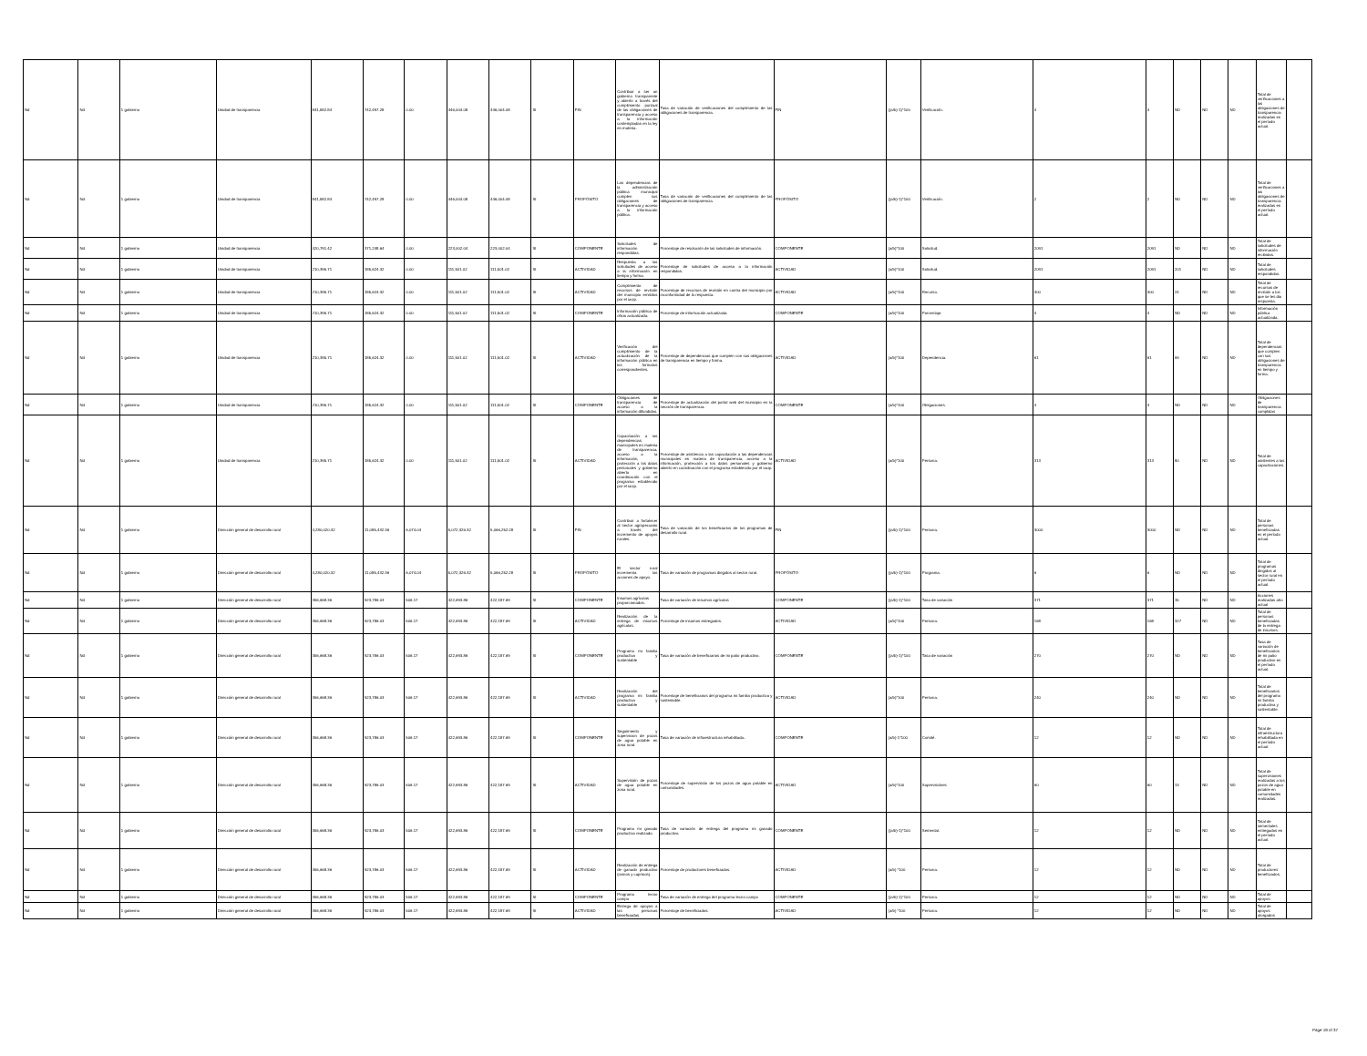| Nd | Nd | 1 gobierno | Unidad de transparencia | 841,582.84 | 742,497.28 | 0.00 | 446,004.08 | 446,004.08 | SI | FIN | Contribuir a ser un gobierno transparente y abierto a través del cumplimiento puntual de las obligaciones de transparencia y acceso a la información contempladas en la ley en materia. | Tasa de variación de verificaciones del cumplimiento de las obligaciones de transparencia. | FIN | ((a/b)-1)*100 | Verificación. | 4 | 4 | ND | ND | ND | Total de verificaciones a las obligaciones de transparencia realizadas en el período actual. | |
| Nd | Nd | 1 gobierno | Unidad de transparencia | 841,582.84 | 742,497.28 | 0.00 | 446,004.08 | 446,004.08 | SI | PROPÓSITO | Las dependencias de la administración pública municipal cumplen sus obligaciones de transparencia y acceso a la información pública. | Tasa de variación de verificaciones del cumplimiento de las obligaciones de transparencia. | PROPÓSITO | ((a/b)-1)*100 | Verificación. | 2 | 2 | ND | ND | ND | Total de verificaciones a las obligaciones de transparencia realizadas en el período actual. | |
| Nd | Nd | 1 gobierno | Unidad de transparencia | 420,791.42 | 371,248.64 | 0.00 | 223,002.04 | 223,002.04 | SI | COMPONENTE | Solicitudes de información respondidas. | Porcentaje de resolución de las solicitudes de información. | COMPONENTE | (a/b)*100 | Solicitud. | 2091 | 2091 | ND | ND | ND | Total de solicitudes de información recibidas. | |
| Nd | Nd | 1 gobierno | Unidad de transparencia | 210,395.71 | 185,624.32 | 0.00 | 111,501.02 | 111,501.02 | SI | ACTIVIDAD | Respuesta a las solicitudes de acceso a la información en tiempo y forma. | Porcentaje de solicitudes de acceso a la información respondidas. | ACTIVIDAD | (a/b)*100 | Solicitud. | 2091 | 2091 | 201 | ND | ND | Total de solicitudes respondidas. | |
| Nd | Nd | 1 gobierno | Unidad de transparencia | 210,395.71 | 185,624.32 | 0.00 | 111,501.02 | 111,501.02 | SI | ACTIVIDAD | Cumplimiento de recursos de revisión del municipio emitidos por el iacip. | Porcentaje de recursos de revisión en contra del municipio por inconformidad de la respuesta. | ACTIVIDAD | (a/b)*100 | Recurso. | 300 | 300 | 24 | ND | ND | Total de recursos de revisión a los que se les dio respuesta. | |
| Nd | Nd | 1 gobierno | Unidad de transparencia | 210,395.71 | 185,624.32 | 0.00 | 111,501.02 | 111,501.02 | SI | COMPONENTE | Información pública de oficio actualizada. | Porcentaje de información actualizada. | COMPONENTE | (a/b)*100 | Porcentaje. | 4 | 4 | ND | ND | ND | Información pública actualizada. | |
| Nd | Nd | 1 gobierno | Unidad de transparencia | 210,395.71 | 185,624.32 | 0.00 | 111,501.02 | 111,501.02 | SI | ACTIVIDAD | Verificación del cumplimiento de la actualización de la información pública en los formatos correspondientes. | Porcentaje de dependencias que cumplen con sus obligaciones de transparencia en tiempo y forma. | ACTIVIDAD | (a/b)*100 | Dependencia. | 61 | 61 | 59 | ND | ND | Total de dependencias que cumplen con sus obligaciones de transparencia en tiempo y forma. | |
| Nd | Nd | 1 gobierno | Unidad de transparencia | 210,395.71 | 185,624.32 | 0.00 | 111,501.02 | 111,501.02 | SI | COMPONENTE | Obligaciones de transparencia de acceso a la información difundidas. | Porcentaje de actualización del portal web del municipio en la sección de transparencia. | COMPONENTE | (a/b)*100 | Obligaciones. | 4 | 4 | ND | ND | ND | Obligaciones de transparencia cumplidas | |
| Nd | Nd | 1 gobierno | Unidad de transparencia | 210,395.71 | 185,624.32 | 0.00 | 111,501.02 | 111,501.02 | SI | ACTIVIDAD | Capacitación a las dependencias municipales en materia de transparencia, acceso a la información, protección a los datos personales y gobierno abierto en coordinación con el programa establecido por el iacip. | Porcentaje de asistencia a las capacitación a las dependencias municipales en materia de transparencia, acceso a la información, protección a los datos personales y gobierno abierto en coordinación con el programa establecido por el iacip. | ACTIVIDAD | (a/b)*100 | Persona. | 313 | 313 | 80 | ND | ND | Total de asistentes a las capacitaciones. | |
| Nd | Nd | 1 gobierno | Dirección general de desarrollo rural | 4,280,020.32 | 11,085,432.36 | 6,074.04 | 5,072,326.32 | 5,066,252.28 | SI | FIN | Contribuir a fortalecer al sector agropecuario a través del incremento de apoyos rurales. | Tasa de variación de los beneficiarios de los programas de desarrollo rural. | FIN | ((a/b)-1)*100 | Persona. | 3000 | 3000 | ND | ND | ND | Total de personas beneficiadas en el período actual. | |
| Nd | Nd | 1 gobierno | Dirección general de desarrollo rural | 4,280,020.32 | 11,085,432.36 | 6,074.04 | 5,072,326.32 | 5,066,252.28 | SI | PROPÓSITO | El sector rural incrementa las acciones de apoyo. | Tasa de variación de programas dirigidos al sector rural. | PROPÓSITO | ((a/b)-1)*100 | Programa. | 6 | 6 | ND | ND | ND | Total de programas dirigidos al sector rural en el período actual. | |
| Nd | Nd | 1 gobierno | Dirección general de desarrollo rural | 356,668.36 | 923,786.03 | 506.17 | 422,693.86 | 422,187.69 | SI | COMPONENTE | Insumos agrícolas proporcionados. | Tasa de variación de insumos agrícolas | COMPONENTE | ((a/b)-1)*100 | Tasa de variación | 371 | 371 | 15 | ND | ND | Acciones realizadas año actual | |
| Nd | Nd | 1 gobierno | Dirección general de desarrollo rural | 356,668.36 | 923,786.03 | 506.17 | 422,693.86 | 422,187.69 | SI | ACTIVIDAD | Realización de la entrega de insumos agrícolas. | Porcentaje de insumos entregados. | ACTIVIDAD | (a/b)*100 | Persona. | 168 | 168 | 327 | ND | ND | Total de personas beneficiadas de la entrega de insumos. | |
| Nd | Nd | 1 gobierno | Dirección general de desarrollo rural | 356,668.36 | 923,786.03 | 506.17 | 422,693.86 | 422,187.69 | SI | COMPONENTE | Programa mi familia productiva y sustentable | Tasa de variación de beneficiarios de mi patio productivo. | COMPONENTE | ((a/b)-1)*100 | Tasa de variación | 270 | 270 | ND | ND | ND | Tasa de variación de beneficiarios de mi patio productivo en el período actual. | |
| Nd | Nd | 1 gobierno | Dirección general de desarrollo rural | 356,668.36 | 923,786.03 | 506.17 | 422,693.86 | 422,187.69 | SI | ACTIVIDAD | Realización del programa mi familia productiva y sustentable | Porcentaje de beneficiarios del programa mi familia productiva y sustentable. | ACTIVIDAD | (a/b)*100 | Persona. | 240 | 240 | ND | ND | ND | Total de beneficiarios del programa mi familia productiva y sustentable. | |
| Nd | Nd | 1 gobierno | Dirección general de desarrollo rural | 356,668.36 | 923,786.03 | 506.17 | 422,693.86 | 422,187.69 | SI | COMPONENTE | Seguimiento y supervicion de pozos de agua potable en zona rural. | Tasa de variación de infraestructura rehabilitada.. | COMPONENTE | (a/b)-1*100 | Comité. | 12 | 12 | ND | ND | ND | Total de infraestructura rehabilitada en el período actual. | |
| Nd | Nd | 1 gobierno | Dirección general de desarrollo rural | 356,668.36 | 923,786.03 | 506.17 | 422,693.86 | 422,187.69 | SI | ACTIVIDAD | Supervisión de pozos de agua potable en zona rural. | Porcentaje de supervisión de los pozos de agua potable en comunidades. | ACTIVIDAD | (a/b)*100 | Supervisiónes | 60 | 60 | 13 | ND | ND | Total de supervisiones realizadas a los pozos de agua potable en comunidades realizadas. | |
| Nd | Nd | 1 gobierno | Dirección general de desarrollo rural | 356,668.36 | 923,786.03 | 506.17 | 422,693.86 | 422,187.69 | SI | COMPONENTE | Programa mi ganado productivo realizado. | Tasa de variación de entrega del programa mi ganado productivo. | COMPONENTE | ((a/b)-1)*100 | Semental. | 12 | 12 | ND | ND | ND | Total de sementales entregados en el período actual. | |
| Nd | Nd | 1 gobierno | Dirección general de desarrollo rural | 356,668.36 | 923,786.03 | 506.17 | 422,693.86 | 422,187.69 | SI | ACTIVIDAD | Realización de entrega de ganado productivo (ovinos y caprinos). | Porcentaje de productores beneficiados. | ACTIVIDAD | (a/b) *100 | Persona. | 12 | 12 | ND | ND | ND | Total de productores beneficiados. | |
| Nd | Nd | 1 gobierno | Dirección general de desarrollo rural | 356,668.36 | 923,786.03 | 506.17 | 422,693.86 | 422,187.69 | SI | COMPONENTE | Programa tecno campo | Tasa de variación de entrega del programa tecno campo | COMPONENTE | ((a/b)-1)*100 | Persona. | 12 | 12 | ND | ND | ND | Total de apoyos | |
| Nd | Nd | 1 gobierno | Dirección general de desarrollo rural | 356,668.36 | 923,786.03 | 506.17 | 422,693.86 | 422,187.69 | SI | ACTIVIDAD | Entrega de apoyos a las personas beneficiadas | Porcentaje de beneficiados. | ACTIVIDAD | (a/b) *100 | Persona. | 12 | 12 | ND | ND | ND | Total de apoyos otorgados | |
Page 19 of 37